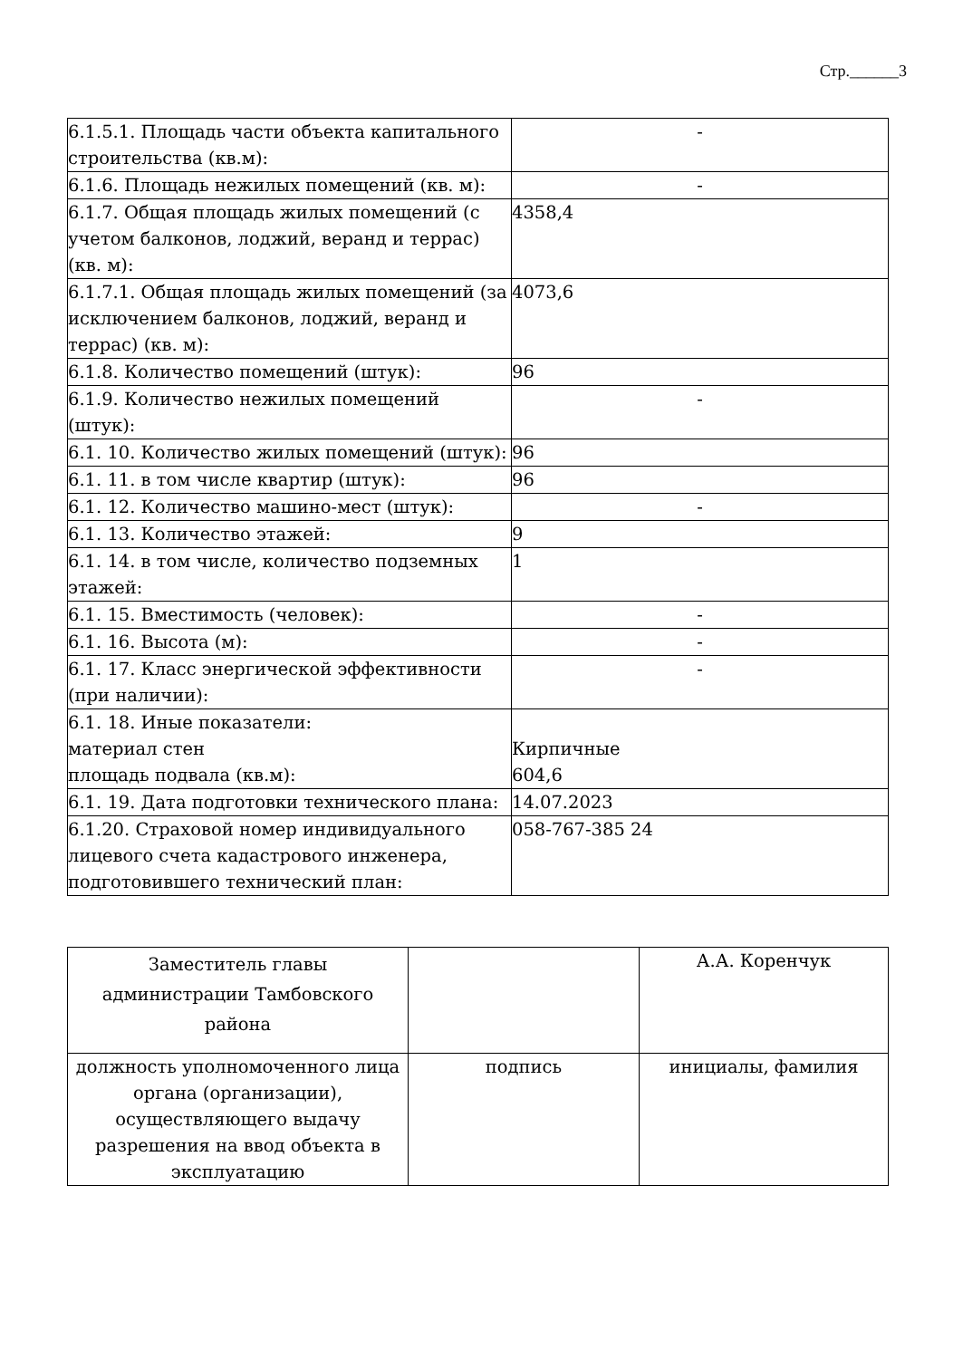Стр.______3
| 6.1.5.1. Площадь части объекта капитального строительства (кв.м): | - |
| 6.1.6. Площадь нежилых помещений (кв. м): | - |
| 6.1.7. Общая площадь жилых помещений (с учетом балконов, лоджий, веранд и террас) (кв. м): | 4358,4 |
| 6.1.7.1. Общая площадь жилых помещений (за исключением балконов, лоджий, веранд и террас) (кв. м): | 4073,6 |
| 6.1.8. Количество помещений (штук): | 96 |
| 6.1.9. Количество нежилых помещений (штук): | - |
| 6.1. 10. Количество жилых помещений (штук): | 96 |
| 6.1. 11. в том числе квартир (штук): | 96 |
| 6.1. 12. Количество машино-мест (штук): | - |
| 6.1. 13. Количество этажей: | 9 |
| 6.1. 14. в том числе, количество подземных этажей: | 1 |
| 6.1. 15. Вместимость (человек): | - |
| 6.1. 16. Высота (м): | - |
| 6.1. 17. Класс энергической эффективности (при наличии): | - |
| 6.1. 18. Иные показатели: материал стен площадь подвала (кв.м): | Кирпичные 604,6 |
| 6.1. 19. Дата подготовки технического плана: | 14.07.2023 |
| 6.1.20. Страховой номер индивидуального лицевого счета кадастрового инженера, подготовившего технический план: | 058-767-385 24 |
| Заместитель главы администрации Тамбовского района | | А.А. Коренчук |
| должность уполномоченного лица органа (организации), осуществляющего выдачу разрешения на ввод объекта в эксплуатацию | подпись | инициалы, фамилия |